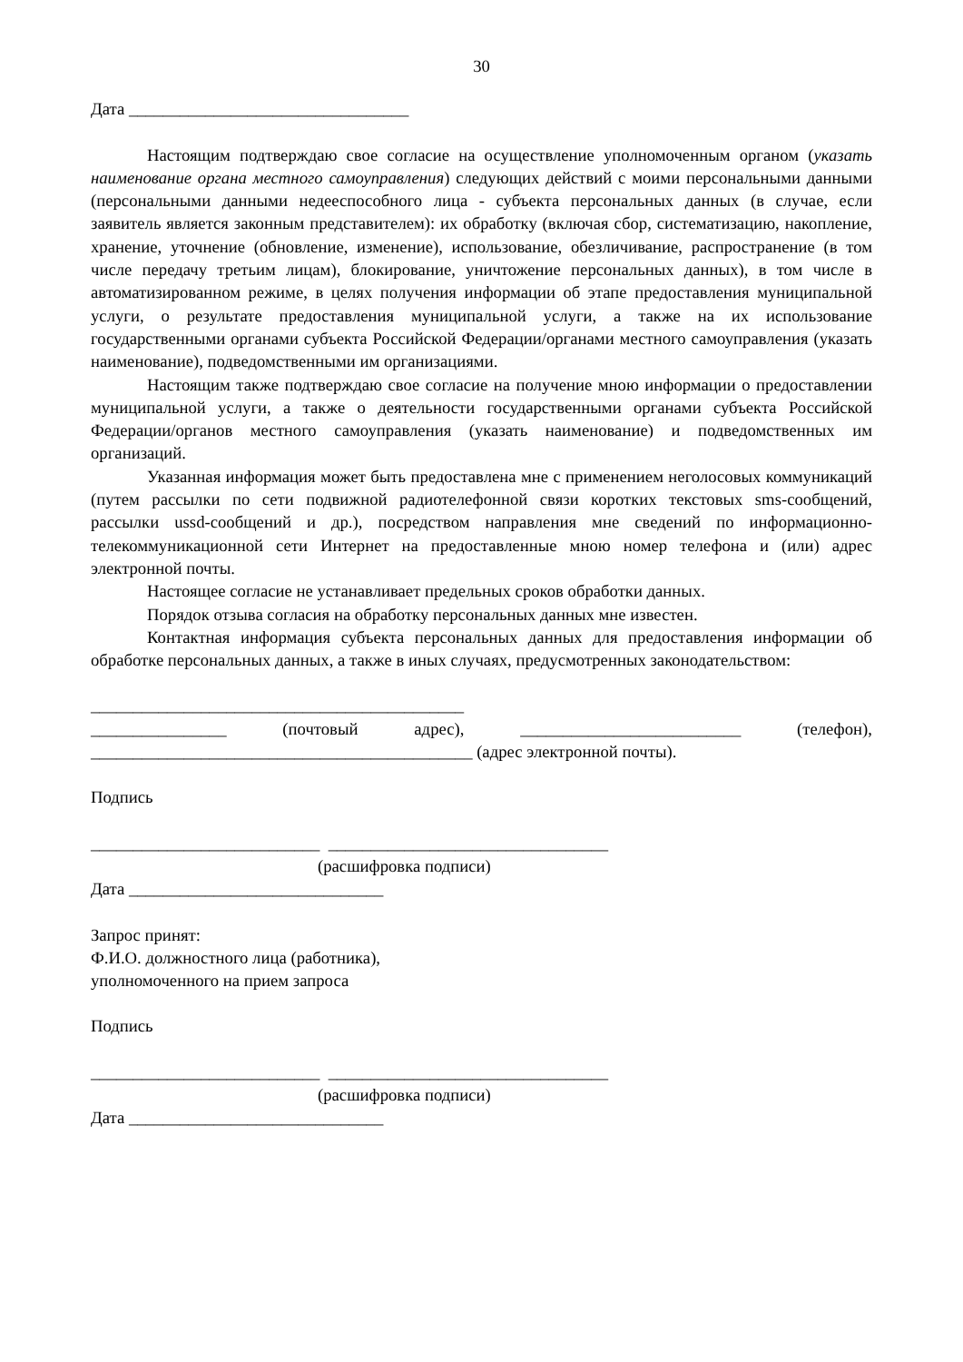30
Дата _________________________________
Настоящим подтверждаю свое согласие на осуществление уполномоченным органом (указать наименование органа местного самоуправления) следующих действий с моими персональными данными (персональными данными недееспособного лица - субъекта персональных данных (в случае, если заявитель является законным представителем): их обработку (включая сбор, систематизацию, накопление, хранение, уточнение (обновление, изменение), использование, обезличивание, распространение (в том числе передачу третьим лицам), блокирование, уничтожение персональных данных), в том числе в автоматизированном режиме, в целях получения информации об этапе предоставления муниципальной услуги, о результате предоставления муниципальной услуги, а также на их использование государственными органами субъекта Российской Федерации/органами местного самоуправления (указать наименование), подведомственными им организациями.
Настоящим также подтверждаю свое согласие на получение мною информации о предоставлении муниципальной услуги, а также о деятельности государственными органами субъекта Российской Федерации/органов местного самоуправления (указать наименование) и подведомственных им организаций.
Указанная информация может быть предоставлена мне с применением неголосовых коммуникаций (путем рассылки по сети подвижной радиотелефонной связи коротких текстовых sms-сообщений, рассылки ussd-сообщений и др.), посредством направления мне сведений по информационно-телекоммуникационной сети Интернет на предоставленные мною номер телефона и (или) адрес электронной почты.
Настоящее согласие не устанавливает предельных сроков обработки данных.
Порядок отзыва согласия на обработку персональных данных мне известен.
Контактная информация субъекта персональных данных для предоставления информации об обработке персональных данных, а также в иных случаях, предусмотренных законодательством:
____________________________________________
________________ (почтовый адрес), __________________________ (телефон),
_____________________________________________ (адрес электронной почты).
Подпись
___________________________ _________________________________
(расшифровка подписи)
Дата ______________________________
Запрос принят:
Ф.И.О. должностного лица (работника),
уполномоченного на прием запроса
Подпись
___________________________ _________________________________
(расшифровка подписи)
Дата ______________________________